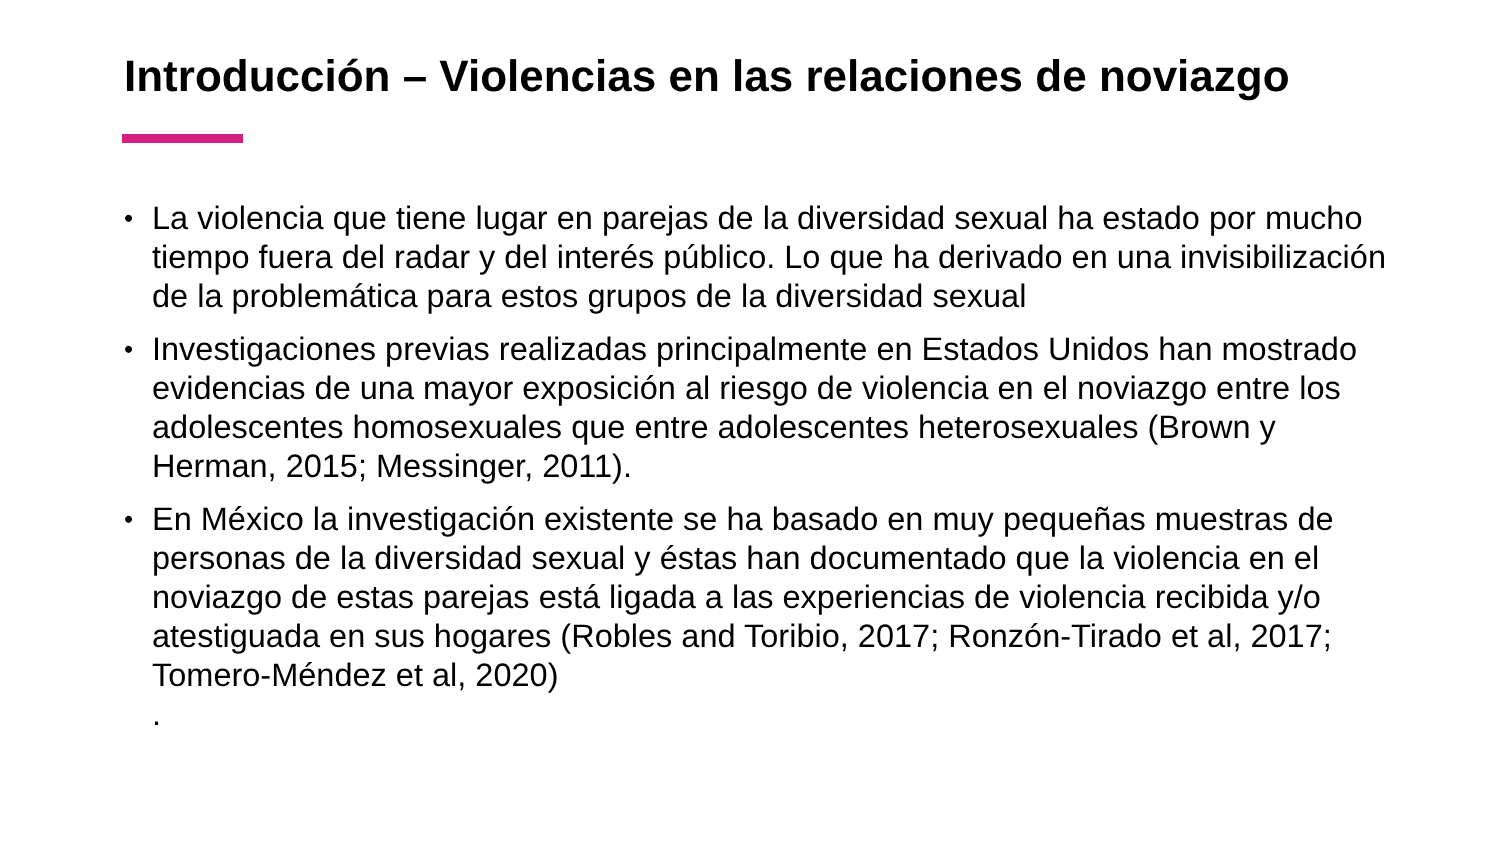Introducción – Violencias en las relaciones de noviazgo
• La violencia que tiene lugar en parejas de la diversidad sexual ha estado por mucho tiempo fuera del radar y del interés público. Lo que ha derivado en una invisibilización de la problemática para estos grupos de la diversidad sexual
• Investigaciones previas realizadas principalmente en Estados Unidos han mostrado evidencias de una mayor exposición al riesgo de violencia en el noviazgo entre los adolescentes homosexuales que entre adolescentes heterosexuales (Brown y Herman, 2015; Messinger, 2011).
• En México la investigación existente se ha basado en muy pequeñas muestras de personas de la diversidad sexual y éstas han documentado que la violencia en el noviazgo de estas parejas está ligada a las experiencias de violencia recibida y/o atestiguada en sus hogares (Robles and Toribio, 2017; Ronzón-Tirado et al, 2017; Tomero-Méndez et al, 2020)
.